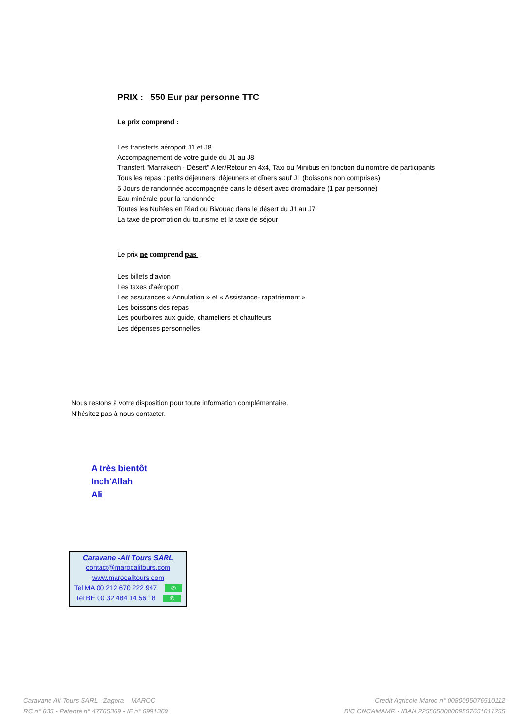PRIX : 550 Eur par personne TTC
Le prix comprend :
Les transferts aéroport J1 et J8
Accompagnement de votre guide du J1 au J8
Transfert "Marrakech - Désert" Aller/Retour en 4x4, Taxi ou Minibus en fonction du nombre de participants
Tous les repas : petits déjeuners, déjeuners et dîners sauf J1 (boissons non comprises)
5 Jours de randonnée accompagnée dans le désert avec dromadaire (1 par personne)
Eau minérale pour la randonnée
Toutes les Nuitées en Riad ou Bivouac dans le désert du J1 au J7
La taxe de promotion du tourisme et la taxe de séjour
Le prix ne comprend pas :
Les billets d'avion
Les taxes d'aéroport
Les assurances « Annulation » et « Assistance- rapatriement »
Les boissons des repas
Les pourboires aux guide, chameliers et chauffeurs
Les dépenses personnelles
Nous restons à votre disposition pour toute information complémentaire.
N'hésitez pas à nous contacter.
A très bientôt
Inch'Allah
Ali
Caravane -Ali Tours SARL
contact@marocalitours.com
www.marocalitours.com
Tel MA 00 212 670 222 947 ✆
Tel BE 00 32 484 14 56 18 ✆
Caravane Ali-Tours SARL Zagora MAROC
RC n° 835 - Patente n° 47765369 - IF n° 6991369
Credit Agricole Maroc n° 0080095076510112
BIC CNCAMAMR - IBAN 225565008009507651011255